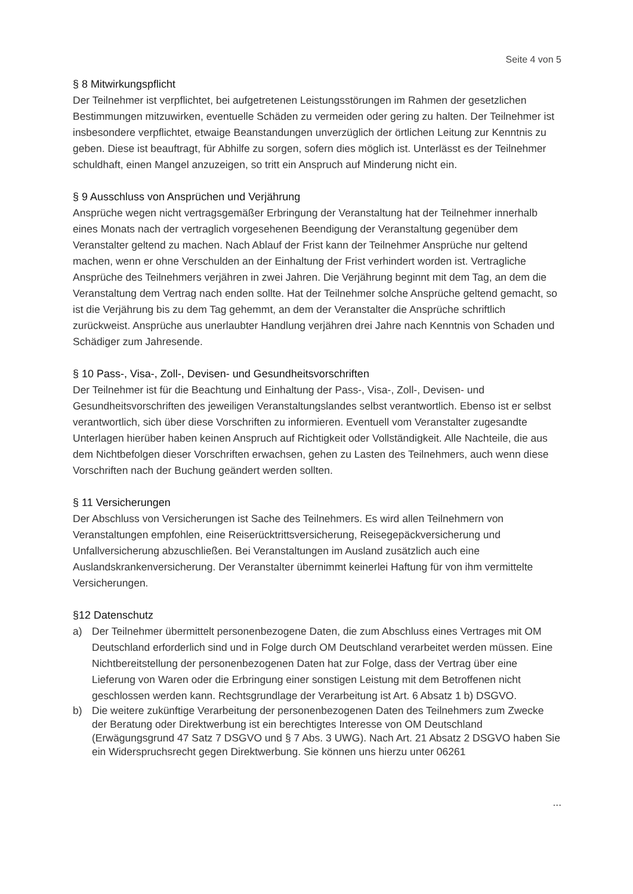Seite 4 von 5
§ 8 Mitwirkungspflicht
Der Teilnehmer ist verpflichtet, bei aufgetretenen Leistungsstörungen im Rahmen der gesetzlichen Bestimmungen mitzuwirken, eventuelle Schäden zu vermeiden oder gering zu halten. Der Teilnehmer ist insbesondere verpflichtet, etwaige Beanstandungen unverzüglich der örtlichen Leitung zur Kenntnis zu geben. Diese ist beauftragt, für Abhilfe zu sorgen, sofern dies möglich ist. Unterlässt es der Teilnehmer schuldhaft, einen Mangel anzuzeigen, so tritt ein Anspruch auf Minderung nicht ein.
§ 9 Ausschluss von Ansprüchen und Verjährung
Ansprüche wegen nicht vertragsgemäßer Erbringung der Veranstaltung hat der Teilnehmer innerhalb eines Monats nach der vertraglich vorgesehenen Beendigung der Veranstaltung gegenüber dem Veranstalter geltend zu machen. Nach Ablauf der Frist kann der Teilnehmer Ansprüche nur geltend machen, wenn er ohne Verschulden an der Einhaltung der Frist verhindert worden ist. Vertragliche Ansprüche des Teilnehmers verjähren in zwei Jahren. Die Verjährung beginnt mit dem Tag, an dem die Veranstaltung dem Vertrag nach enden sollte. Hat der Teilnehmer solche Ansprüche geltend gemacht, so ist die Verjährung bis zu dem Tag gehemmt, an dem der Veranstalter die Ansprüche schriftlich zurückweist. Ansprüche aus unerlaubter Handlung verjähren drei Jahre nach Kenntnis von Schaden und Schädiger zum Jahresende.
§ 10 Pass-, Visa-, Zoll-, Devisen- und Gesundheitsvorschriften
Der Teilnehmer ist für die Beachtung und Einhaltung der Pass-, Visa-, Zoll-, Devisen- und Gesundheitsvorschriften des jeweiligen Veranstaltungslandes selbst verantwortlich. Ebenso ist er selbst verantwortlich, sich über diese Vorschriften zu informieren. Eventuell vom Veranstalter zugesandte Unterlagen hierüber haben keinen Anspruch auf Richtigkeit oder Vollständigkeit. Alle Nachteile, die aus dem Nichtbefolgen dieser Vorschriften erwachsen, gehen zu Lasten des Teilnehmers, auch wenn diese Vorschriften nach der Buchung geändert werden sollten.
§ 11 Versicherungen
Der Abschluss von Versicherungen ist Sache des Teilnehmers. Es wird allen Teilnehmern von Veranstaltungen empfohlen, eine Reiserücktrittsversicherung, Reisegepäckversicherung und Unfallversicherung abzuschließen. Bei Veranstaltungen im Ausland zusätzlich auch eine Auslandskrankenversicherung. Der Veranstalter übernimmt keinerlei Haftung für von ihm vermittelte Versicherungen.
§12 Datenschutz
a) Der Teilnehmer übermittelt personenbezogene Daten, die zum Abschluss eines Vertrages mit OM Deutschland erforderlich sind und in Folge durch OM Deutschland verarbeitet werden müssen. Eine Nichtbereitstellung der personenbezogenen Daten hat zur Folge, dass der Vertrag über eine Lieferung von Waren oder die Erbringung einer sonstigen Leistung mit dem Betroffenen nicht geschlossen werden kann. Rechtsgrundlage der Verarbeitung ist Art. 6 Absatz 1 b) DSGVO.
b) Die weitere zukünftige Verarbeitung der personenbezogenen Daten des Teilnehmers zum Zwecke der Beratung oder Direktwerbung ist ein berechtigtes Interesse von OM Deutschland (Erwägungsgrund 47 Satz 7 DSGVO und § 7 Abs. 3 UWG). Nach Art. 21 Absatz 2 DSGVO haben Sie ein Widerspruchsrecht gegen Direktwerbung. Sie können uns hierzu unter 06261
...